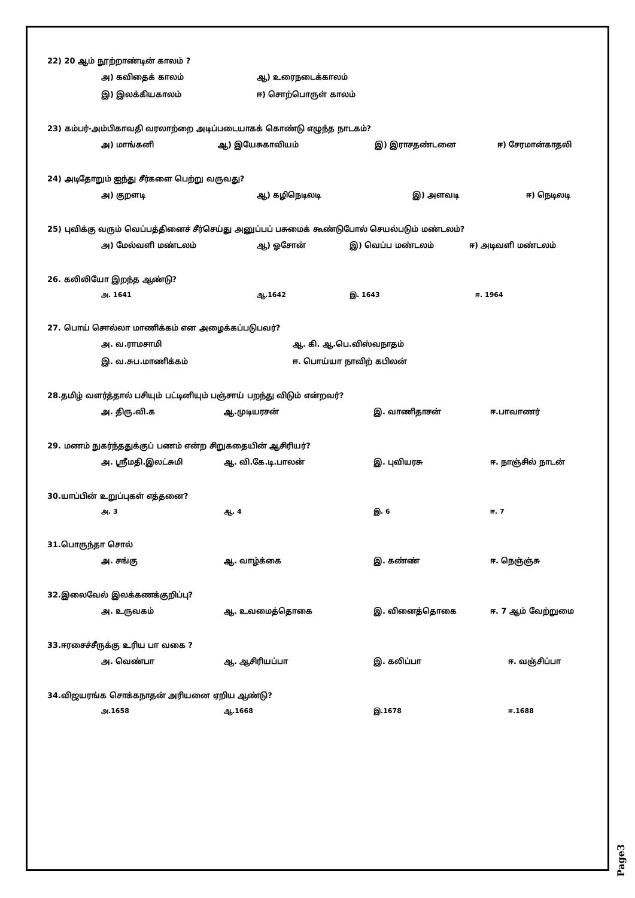22) 20 ஆம் நூற்றாண்டின் காலம் ?
அ) கவிதைக் காலம் ஆ) உரைநடைக்காலம்
இ) இலக்கியகாலம் ஈ) சொற்பொருள் காலம்
23) கம்பர்-அம்பிகாவதி வரலாற்றை அடிப்படையாகக் கொண்டு எழுந்த நாடகம்?
அ) மாங்கனி ஆ) இயேசுகாவியம் இ) இராசதண்டனை ஈ) சேரமான்காதலி
24) அடிதோறும் ஐந்து சீர்களை பெற்று வருவது?
அ) குறளடி ஆ) கழிநெடிலடி இ) அளவடி ஈ) நெடிலடி
25) புவிக்கு வரும் வெப்பத்தினைச் சீர்செய்து அனுப்பப் பசுமைக் கூண்டுபோல் செயல்படும் மண்டலம்?
அ) மேல்வளி மண்டலம் ஆ) ஓசோன் இ) வெப்ப மண்டலம் ஈ) அடிவளி மண்டலம்
26. கலிலியோ இறந்த ஆண்டு?
அ. 1641 ஆ.1642 இ. 1643 ஈ. 1964
27. பொய் சொல்லா மாணிக்கம் என அழைக்கப்படுபவர்?
அ. வ.ராமசாமி ஆ. கி. ஆ.பெ.விஸ்வநாதம்
இ. வ.சுப.மாணிக்கம் ஈ. பொய்யா நாவிற் கபிலன்
28.தமிழ் வளர்த்தால் பசியும் பட்டினியும் பஞ்சாய் பறந்து விடும் என்றவர்?
அ. திரு.வி.க ஆ.முடியரசன் இ. வாணிதாசன் ஈ.பாவாணர்
29. மணம் நுகர்ந்ததுக்குப் பணம் என்ற சிறுகதையின் ஆசிரியர்?
அ. ஸ்ரீமதி.இலட்சுமி ஆ. வி.கே.டி.பாலன் இ. புவியரசு ஈ. நாஞ்சில் நாடன்
30.யாப்பின் உறுப்புகள் எத்தனை?
அ. 3 ஆ. 4 இ. 6 ஈ. 7
31.பொருந்தா சொல்
அ. சங்கு ஆ. வாழ்க்கை இ. கண்ண் ஈ. நெஞ்ஞ்சு
32.இலைவேல் இலக்கணக்குறிப்பு?
அ. உருவகம் ஆ. உவமைத்தொகை இ. வினைத்தொகை ஈ. 7 ஆம் வேற்றுமை
33.ஈரசைச்சீருக்கு உரிய பா வகை ?
அ. வெண்பா ஆ. ஆசிரியப்பா இ. கலிப்பா ஈ. வஞ்சிப்பா
34.விஜயரங்க சொக்கநாதன் அரியனை ஏறிய ஆண்டு?
அ.1658 ஆ.1668 இ.1678 ஈ.1688
Page3